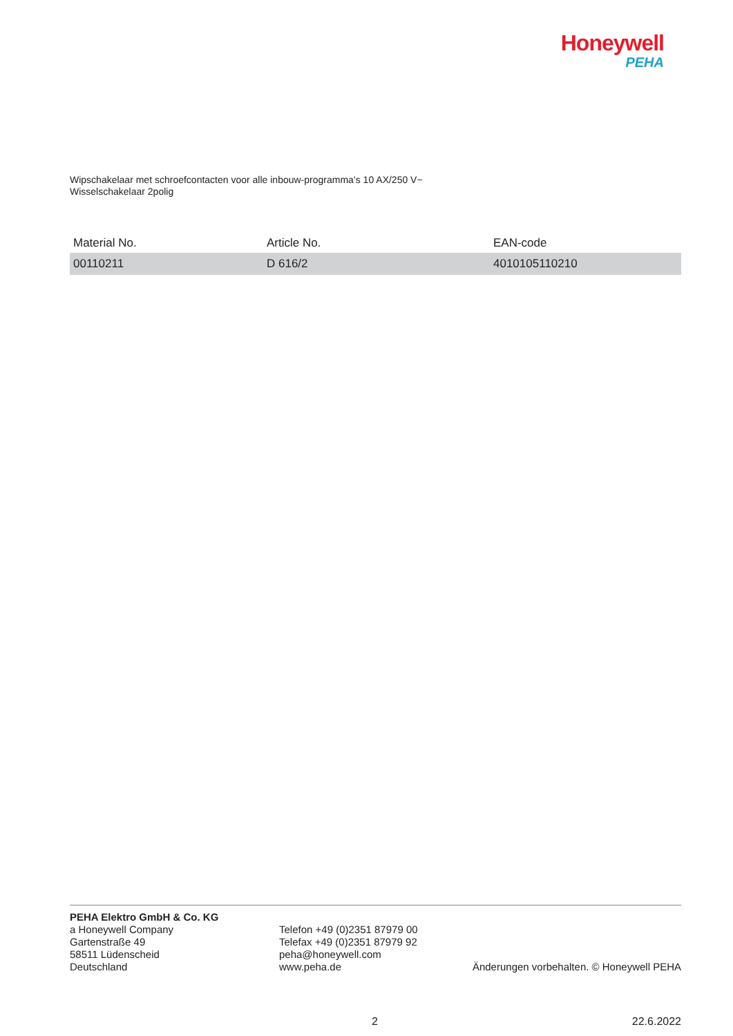Honeywell
PEHA
Wipschakelaar met schroefcontacten voor alle inbouw-programma’s 10 AX/250 V~
Wisselschakelaar 2polig
| Material No. | Article No. | EAN-code |
| --- | --- | --- |
| 00110211 | D 616/2 | 4010105110210 |
PEHA Elektro GmbH & Co. KG
a Honeywell Company
Gartenstraße 49
58511 Lüdenscheid
Deutschland
Telefon +49 (0)2351 87979 00
Telefax +49 (0)2351 87979 92
peha@honeywell.com
www.peha.de
Änderungen vorbehalten. © Honeywell PEHA
2 22.6.2022